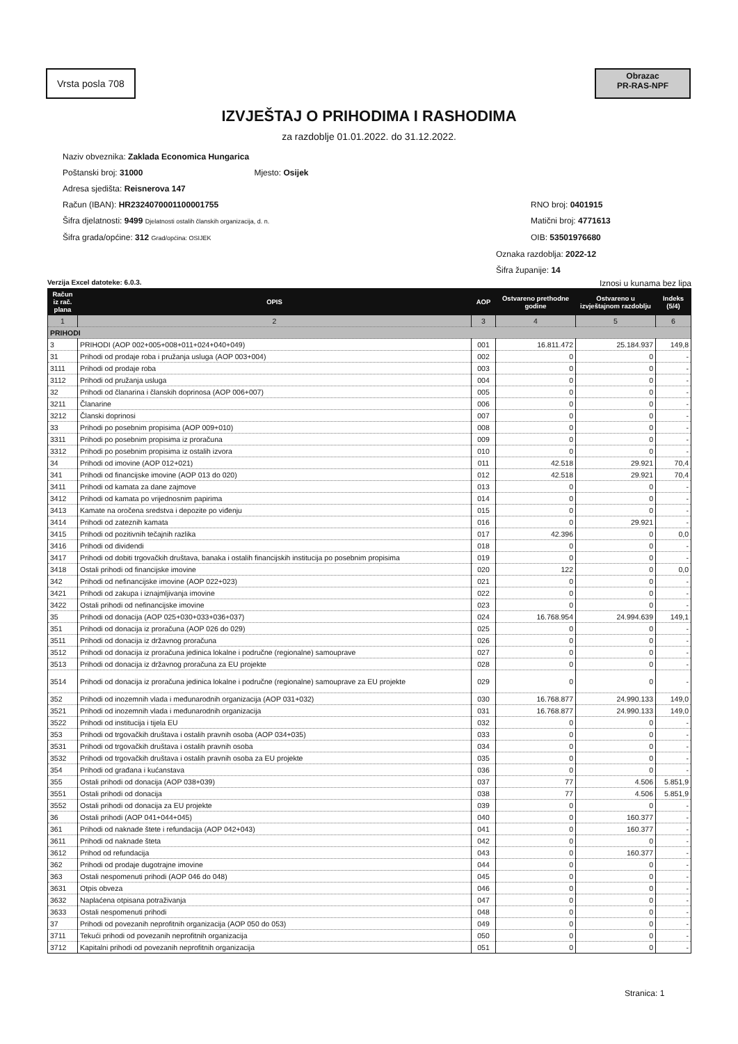Vrsta posla 708
Obrazac
PR-RAS-NPF
IZVJEŠTAJ O PRIHODIMA I RASHODIMA
za razdoblje 01.01.2022. do 31.12.2022.
Naziv obveznika: Zaklada Economica Hungarica
Poštanski broj: 31000 Mjesto: Osijek
Adresa sjedišta: Reisnerova 147
Račun (IBAN): HR2324070001100001755 RNO broj: 0401915
Šifra djelatnosti: 9499 Djelatnosti ostalih članskih organizacija, d. n. Matični broj: 4771613
Šifra grada/općine: 312 Grad/općina: OSIJEK OIB: 53501976680
Oznaka razdoblja: 2022-12
Šifra županije: 14
Verzija Excel datoteke: 6.0.3. Iznosi u kunama bez lipa
| Račun iz rač. plana | OPIS | AOP | Ostvareno prethodne godine | Ostvareno u izvještajnom razdoblju | Indeks (5/4) |
| --- | --- | --- | --- | --- | --- |
| 1 | 2 | 3 | 4 | 5 | 6 |
| PRIHODI | | | | | |
| 3 | PRIHODI (AOP 002+005+008+011+024+040+049) | 001 | 16.811.472 | 25.184.937 | 149,8 |
| 31 | Prihodi od prodaje roba i pružanja usluga (AOP 003+004) | 002 | 0 | 0 | - |
| 3111 | Prihodi od prodaje roba | 003 | 0 | 0 | - |
| 3112 | Prihodi od pružanja usluga | 004 | 0 | 0 | - |
| 32 | Prihodi od članarina i članskih doprinosa (AOP 006+007) | 005 | 0 | 0 | - |
| 3211 | Članarine | 006 | 0 | 0 | - |
| 3212 | Članski doprinosi | 007 | 0 | 0 | - |
| 33 | Prihodi po posebnim propisima (AOP 009+010) | 008 | 0 | 0 | - |
| 3311 | Prihodi po posebnim propisima iz proračuna | 009 | 0 | 0 | - |
| 3312 | Prihodi po posebnim propisima iz ostalih izvora | 010 | 0 | 0 | - |
| 34 | Prihodi od imovine (AOP 012+021) | 011 | 42.518 | 29.921 | 70,4 |
| 341 | Prihodi od financijske imovine (AOP 013 do 020) | 012 | 42.518 | 29.921 | 70,4 |
| 3411 | Prihodi od kamata za dane zajmove | 013 | 0 | 0 | - |
| 3412 | Prihodi od kamata po vrijednosnim papirima | 014 | 0 | 0 | - |
| 3413 | Kamate na oročena sredstva i depozite po viđenju | 015 | 0 | 0 | - |
| 3414 | Prihodi od zateznih kamata | 016 | 0 | 29.921 | - |
| 3415 | Prihodi od pozitivnih tečajnih razlika | 017 | 42.396 | 0 | 0,0 |
| 3416 | Prihodi od dividendi | 018 | 0 | 0 | - |
| 3417 | Prihodi od dobiti trgovačkih društava, banaka i ostalih financijskih institucija po posebnim propisima | 019 | 0 | 0 | - |
| 3418 | Ostali prihodi od financijske imovine | 020 | 122 | 0 | 0,0 |
| 342 | Prihodi od nefinancijske imovine (AOP 022+023) | 021 | 0 | 0 | - |
| 3421 | Prihodi od zakupa i iznajmljivanja imovine | 022 | 0 | 0 | - |
| 3422 | Ostali prihodi od nefinancijske imovine | 023 | 0 | 0 | - |
| 35 | Prihodi od donacija (AOP 025+030+033+036+037) | 024 | 16.768.954 | 24.994.639 | 149,1 |
| 351 | Prihodi od donacija iz proračuna (AOP 026 do 029) | 025 | 0 | 0 | - |
| 3511 | Prihodi od donacija iz državnog proračuna | 026 | 0 | 0 | - |
| 3512 | Prihodi od donacija iz proračuna jedinica lokalne i područne (regionalne) samouprave | 027 | 0 | 0 | - |
| 3513 | Prihodi od donacija iz državnog proračuna za EU projekte | 028 | 0 | 0 | - |
| 3514 | Prihodi od donacija iz proračuna jedinica lokalne i područne (regionalne) samouprave za EU projekte | 029 | 0 | 0 | - |
| 352 | Prihodi od inozemnih vlada i međunarodnih organizacija (AOP 031+032) | 030 | 16.768.877 | 24.990.133 | 149,0 |
| 3521 | Prihodi od inozemnih vlada i međunarodnih organizacija | 031 | 16.768.877 | 24.990.133 | 149,0 |
| 3522 | Prihodi od institucija i tijela EU | 032 | 0 | 0 | - |
| 353 | Prihodi od trgovačkih društava i ostalih pravnih osoba (AOP 034+035) | 033 | 0 | 0 | - |
| 3531 | Prihodi od trgovačkih društava i ostalih pravnih osoba | 034 | 0 | 0 | - |
| 3532 | Prihodi od trgovačkih društava i ostalih pravnih osoba za EU projekte | 035 | 0 | 0 | - |
| 354 | Prihodi od građana i kućanstava | 036 | 0 | 0 | - |
| 355 | Ostali prihodi od donacija (AOP 038+039) | 037 | 77 | 4.506 | 5.851,9 |
| 3551 | Ostali prihodi od donacija | 038 | 77 | 4.506 | 5.851,9 |
| 3552 | Ostali prihodi od donacija za EU projekte | 039 | 0 | 0 | - |
| 36 | Ostali prihodi (AOP 041+044+045) | 040 | 0 | 160.377 | - |
| 361 | Prihodi od naknade štete i refundacija (AOP 042+043) | 041 | 0 | 160.377 | - |
| 3611 | Prihodi od naknade šteta | 042 | 0 | 0 | - |
| 3612 | Prihod od refundacija | 043 | 0 | 160.377 | - |
| 362 | Prihodi od prodaje dugotrajne imovine | 044 | 0 | 0 | - |
| 363 | Ostali nespomenuti prihodi (AOP 046 do 048) | 045 | 0 | 0 | - |
| 3631 | Otpis obveza | 046 | 0 | 0 | - |
| 3632 | Naplaćena otpisana potraživanja | 047 | 0 | 0 | - |
| 3633 | Ostali nespomenuti prihodi | 048 | 0 | 0 | - |
| 37 | Prihodi od povezanih neprofitnih organizacija (AOP 050 do 053) | 049 | 0 | 0 | - |
| 3711 | Tekući prihodi od povezanih neprofitnih organizacija | 050 | 0 | 0 | - |
| 3712 | Kapitalni prihodi od povezanih neprofitnih organizacija | 051 | 0 | 0 | - |
Stranica: 1